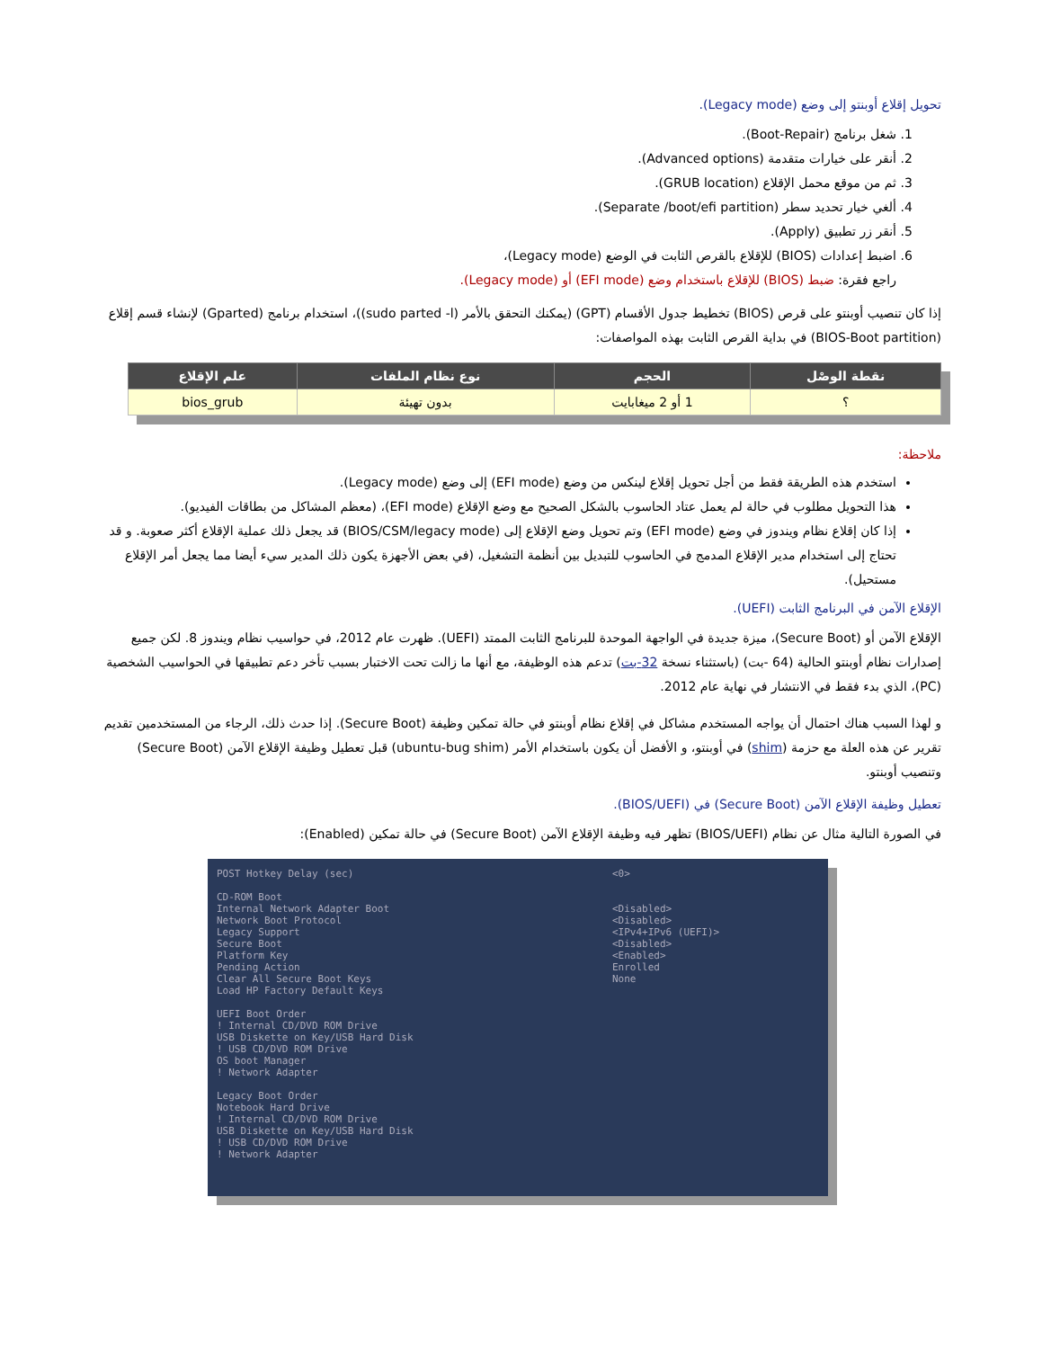تحويل إقلاع أوبنتو إلى وضع (Legacy mode).
1. شغل برنامج (Boot-Repair).
2. أنقر على خيارات متقدمة (Advanced options).
3. ثم من موقع محمل الإقلاع (GRUB location).
4. ألغي خيار تحديد سطر (Separate /boot/efi partition).
5. أنقر زر تطبيق (Apply).
6. اضبط إعدادات (BIOS) للإقلاع بالقرص الثابت في الوضع (Legacy mode)،
راجع فقرة: ضبط (BIOS) للإقلاع باستخدام وضع (EFI mode) أو (Legacy mode).
إذا كان تنصيب أوبنتو على قرص (BIOS) تخطيط جدول الأقسام (GPT) (يمكنك التحقق بالأمر (sudo parted -l))، استخدام برنامج (Gparted) لإنشاء قسم إقلاع (BIOS-Boot partition) في بداية القرص الثابت بهذه المواصفات:
| نقطة الوصْل | الحجم | نوع نظام الملفات | علم الإقلاع |
| --- | --- | --- | --- |
| ؟ | 1 أو 2 ميغابايت | بدون تهيئة | bios_grub |
ملاحظة:
استخدم هذه الطريقة فقط من أجل تحويل إقلاع لينكس من وضع (EFI mode) إلى وضع (Legacy mode).
هذا التحويل مطلوب في حالة لم يعمل عتاد الحاسوب بالشكل الصحيح مع وضع الإقلاع (EFI mode)، (معظم المشاكل من بطاقات الفيديو).
إذا كان إقلاع نظام ويندوز في وضع (EFI mode) وتم تحويل وضع الإقلاع إلى (BIOS/CSM/legacy mode) قد يجعل ذلك عملية الإقلاع أكثر صعوبة. و قد تحتاج إلى استخدام مدير الإقلاع المدمج في الحاسوب للتبديل بين أنظمة التشغيل، (في بعض الأجهزة يكون ذلك المدير سيء أيضا مما يجعل أمر الإقلاع مستحيل).
الإقلاع الآمن في البرنامج الثابت (UEFI).
الإقلاع الآمن أو (Secure Boot)، ميزة جديدة في الواجهة الموحدة للبرنامج الثابت الممتد (UEFI). ظهرت عام 2012، في حواسيب نظام ويندوز 8. لكن جميع إصدارات نظام أوبنتو الحالية (64 -بت) (باستثناء نسخة 32-بت) تدعم هذه الوظيفة، مع أنها ما زالت تحت الاختبار بسبب تأخر دعم تطبيقها في الحواسيب الشخصية (PC)، الذي بدء فقط في الانتشار في نهاية عام 2012.
و لهذا السبب هناك احتمال أن يواجه المستخدم مشاكل في إقلاع نظام أوبنتو في حالة تمكين وظيفة (Secure Boot). إذا حدث ذلك، الرجاء من المستخدمين تقديم تقرير عن هذه العلة مع حزمة (shim) في أوبنتو، و الأفضل أن يكون باستخدام الأمر (ubuntu-bug shim) قبل تعطيل وظيفة الإقلاع الآمن (Secure Boot) وتنصيب أوبنتو.
تعطيل وظيفة الإقلاع الآمن (Secure Boot) في (BIOS/UEFI).
في الصورة التالية مثال عن نظام (BIOS/UEFI) تظهر فيه وظيفة الإقلاع الآمن (Secure Boot) في حالة تمكين (Enabled):
POST Hotkey Delay (sec)
CD-ROM Boot
Internal Network Adapter Boot
Network Boot Protocol
Legacy Support
Secure Boot
Platform Key
Pending Action
Clear All Secure Boot Keys
Load HP Factory Default Keys
UEFI Boot Order
! Internal CD/DVD ROM Drive
USB Diskette on Key/USB Hard Disk
! USB CD/DVD ROM Drive
OS boot Manager
! Network Adapter
Legacy Boot Order
Notebook Hard Drive
! Internal CD/DVD ROM Drive
USB Diskette on Key/USB Hard Disk
! USB CD/DVD ROM Drive
! Network Adapter
<0>
<Disabled>
<Disabled>
<IPv4+IPv6 (UEFI)>
<Disabled>
<Enabled>
Enrolled
None